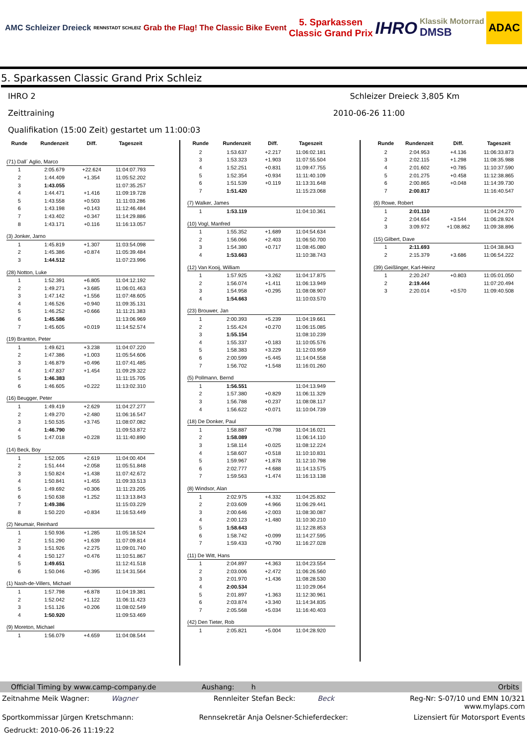AMC Schleizer Dreieck
RENNSTADT SCHLEIZ
Grab the Flag! The Classic Bike Event
5. Sparkassen
Classic Grand Prix
IHRO
Klassik Motorrad
DMSB
ADAC
5. Sparkassen Classic Grand Prix Schleiz
IHRO 2 Schleizer Dreieck 3,805 Km
Zeittraining 2010-06-26 11:00
Qualifikation (15:00 Zeit) gestartet um 11:00:03
| Runde | Rundenzeit | Diff. | Tageszeit |
| --- | --- | --- | --- |
| (71) Dall´ Aglio, Marco | | | |
| 1 | 2:05.679 | +22.624 | 11:04:07.793 |
| 2 | 1:44.409 | +1.354 | 11:05:52.202 |
| 3 | 1:43.055 | | 11:07:35.257 |
| 4 | 1:44.471 | +1.416 | 11:09:19.728 |
| 5 | 1:43.558 | +0.503 | 11:11:03.286 |
| 6 | 1:43.198 | +0.143 | 11:12:46.484 |
| 7 | 1:43.402 | +0.347 | 11:14:29.886 |
| 8 | 1:43.171 | +0.116 | 11:16:13.057 |
| (3) Jonker, Jarno | | | |
| 1 | 1:45.819 | +1.307 | 11:03:54.098 |
| 2 | 1:45.386 | +0.874 | 11:05:39.484 |
| 3 | 1:44.512 | | 11:07:23.996 |
| (28) Notton, Luke | | | |
| 1 | 1:52.391 | +6.805 | 11:04:12.192 |
| 2 | 1:49.271 | +3.685 | 11:06:01.463 |
| 3 | 1:47.142 | +1.556 | 11:07:48.605 |
| 4 | 1:46.526 | +0.940 | 11:09:35.131 |
| 5 | 1:46.252 | +0.666 | 11:11:21.383 |
| 6 | 1:45.586 | | 11:13:06.969 |
| 7 | 1:45.605 | +0.019 | 11:14:52.574 |
| (19) Branton, Peter | | | |
| 1 | 1:49.621 | +3.238 | 11:04:07.220 |
| 2 | 1:47.386 | +1.003 | 11:05:54.606 |
| 3 | 1:46.879 | +0.496 | 11:07:41.485 |
| 4 | 1:47.837 | +1.454 | 11:09:29.322 |
| 5 | 1:46.383 | | 11:11:15.705 |
| 6 | 1:46.605 | +0.222 | 11:13:02.310 |
| (16) Beugger, Peter | | | |
| 1 | 1:49.419 | +2.629 | 11:04:27.277 |
| 2 | 1:49.270 | +2.480 | 11:06:16.547 |
| 3 | 1:50.535 | +3.745 | 11:08:07.082 |
| 4 | 1:46.790 | | 11:09:53.872 |
| 5 | 1:47.018 | +0.228 | 11:11:40.890 |
| (14) Beck, Boy | | | |
| 1 | 1:52.005 | +2.619 | 11:04:00.404 |
| 2 | 1:51.444 | +2.058 | 11:05:51.848 |
| 3 | 1:50.824 | +1.438 | 11:07:42.672 |
| 4 | 1:50.841 | +1.455 | 11:09:33.513 |
| 5 | 1:49.692 | +0.306 | 11:11:23.205 |
| 6 | 1:50.638 | +1.252 | 11:13:13.843 |
| 7 | 1:49.386 | | 11:15:03.229 |
| 8 | 1:50.220 | +0.834 | 11:16:53.449 |
| (2) Neumair, Reinhard | | | |
| 1 | 1:50.936 | +1.285 | 11:05:18.524 |
| 2 | 1:51.290 | +1.639 | 11:07:09.814 |
| 3 | 1:51.926 | +2.275 | 11:09:01.740 |
| 4 | 1:50.127 | +0.476 | 11:10:51.867 |
| 5 | 1:49.651 | | 11:12:41.518 |
| 6 | 1:50.046 | +0.395 | 11:14:31.564 |
| (1) Nash-de-Villers, Michael | | | |
| 1 | 1:57.798 | +6.878 | 11:04:19.381 |
| 2 | 1:52.042 | +1.122 | 11:06:11.423 |
| 3 | 1:51.126 | +0.206 | 11:08:02.549 |
| 4 | 1:50.920 | | 11:09:53.469 |
| (9) Moreton, Michael | | | |
| 1 | 1:56.079 | +4.659 | 11:04:08.544 |
| Runde | Rundenzeit | Diff. | Tageszeit |
| --- | --- | --- | --- |
| 2 | 1:53.637 | +2.217 | 11:06:02.181 |
| 3 | 1:53.323 | +1.903 | 11:07:55.504 |
| 4 | 1:52.251 | +0.831 | 11:09:47.755 |
| 5 | 1:52.354 | +0.934 | 11:11:40.109 |
| 6 | 1:51.539 | +0.119 | 11:13:31.648 |
| 7 | 1:51.420 | | 11:15:23.068 |
| (7) Walker, James | | | |
| 1 | 1:53.119 | | 11:04:10.361 |
| (10) Vogl, Manfred | | | |
| 1 | 1:55.352 | +1.689 | 11:04:54.634 |
| 2 | 1:56.066 | +2.403 | 11:06:50.700 |
| 3 | 1:54.380 | +0.717 | 11:08:45.080 |
| 4 | 1:53.663 | | 11:10:38.743 |
| (12) Van Kooij, William | | | |
| 1 | 1:57.925 | +3.262 | 11:04:17.875 |
| 2 | 1:56.074 | +1.411 | 11:06:13.949 |
| 3 | 1:54.958 | +0.295 | 11:08:08.907 |
| 4 | 1:54.663 | | 11:10:03.570 |
| (23) Brouwer, Jan | | | |
| 1 | 2:00.393 | +5.239 | 11:04:19.661 |
| 2 | 1:55.424 | +0.270 | 11:06:15.085 |
| 3 | 1:55.154 | | 11:08:10.239 |
| 4 | 1:55.337 | +0.183 | 11:10:05.576 |
| 5 | 1:58.383 | +3.229 | 11:12:03.959 |
| 6 | 2:00.599 | +5.445 | 11:14:04.558 |
| 7 | 1:56.702 | +1.548 | 11:16:01.260 |
| (5) Pollmann, Bernd | | | |
| 1 | 1:56.551 | | 11:04:13.949 |
| 2 | 1:57.380 | +0.829 | 11:06:11.329 |
| 3 | 1:56.788 | +0.237 | 11:08:08.117 |
| 4 | 1:56.622 | +0.071 | 11:10:04.739 |
| (18) De Donker, Paul | | | |
| 1 | 1:58.887 | +0.798 | 11:04:16.021 |
| 2 | 1:58.089 | | 11:06:14.110 |
| 3 | 1:58.114 | +0.025 | 11:08:12.224 |
| 4 | 1:58.607 | +0.518 | 11:10:10.831 |
| 5 | 1:59.967 | +1.878 | 11:12:10.798 |
| 6 | 2:02.777 | +4.688 | 11:14:13.575 |
| 7 | 1:59.563 | +1.474 | 11:16:13.138 |
| (8) Windsor, Alan | | | |
| 1 | 2:02.975 | +4.332 | 11:04:25.832 |
| 2 | 2:03.609 | +4.966 | 11:06:29.441 |
| 3 | 2:00.646 | +2.003 | 11:08:30.087 |
| 4 | 2:00.123 | +1.480 | 11:10:30.210 |
| 5 | 1:58.643 | | 11:12:28.853 |
| 6 | 1:58.742 | +0.099 | 11:14:27.595 |
| 7 | 1:59.433 | +0.790 | 11:16:27.028 |
| (11) De Witt, Hans | | | |
| 1 | 2:04.897 | +4.363 | 11:04:23.554 |
| 2 | 2:03.006 | +2.472 | 11:06:26.560 |
| 3 | 2:01.970 | +1.436 | 11:08:28.530 |
| 4 | 2:00.534 | | 11:10:29.064 |
| 5 | 2:01.897 | +1.363 | 11:12:30.961 |
| 6 | 2:03.874 | +3.340 | 11:14:34.835 |
| 7 | 2:05.568 | +5.034 | 11:16:40.403 |
| (42) Den Tieter, Rob | | | |
| 1 | 2:05.821 | +5.004 | 11:04:28.920 |
| Runde | Rundenzeit | Diff. | Tageszeit |
| --- | --- | --- | --- |
| 2 | 2:04.953 | +4.136 | 11:06:33.873 |
| 3 | 2:02.115 | +1.298 | 11:08:35.988 |
| 4 | 2:01.602 | +0.785 | 11:10:37.590 |
| 5 | 2:01.275 | +0.458 | 11:12:38.865 |
| 6 | 2:00.865 | +0.048 | 11:14:39.730 |
| 7 | 2:00.817 | | 11:16:40.547 |
| (6) Rowe, Robert | | | |
| 1 | 2:01.110 | | 11:04:24.270 |
| 2 | 2:04.654 | +3.544 | 11:06:28.924 |
| 3 | 3:09.972 | +1:08.862 | 11:09:38.896 |
| (15) Gilbert, Dave | | | |
| 1 | 2:11.693 | | 11:04:38.843 |
| 2 | 2:15.379 | +3.686 | 11:06:54.222 |
| (39) Geißlinger, Karl-Heinz | | | |
| 1 | 2:20.247 | +0.803 | 11:05:01.050 |
| 2 | 2:19.444 | | 11:07:20.494 |
| 3 | 2:20.014 | +0.570 | 11:09:40.508 |
Official Timing by www.camp-company.de Aushang: h Orbits
Zeitnahme Meik Wagner: Wagner Rennleiter Stefan Beck: Beck Reg-Nr: S-07/10 und EMN 10/321
www.mylaps.com
Sportkommissar Jürgen Kretschmann: Rennsekretär Anja Oelsner-Schieferdecker: Lizensiert für Motorsport Events
Gedruckt: 2010-06-26 11:19:22